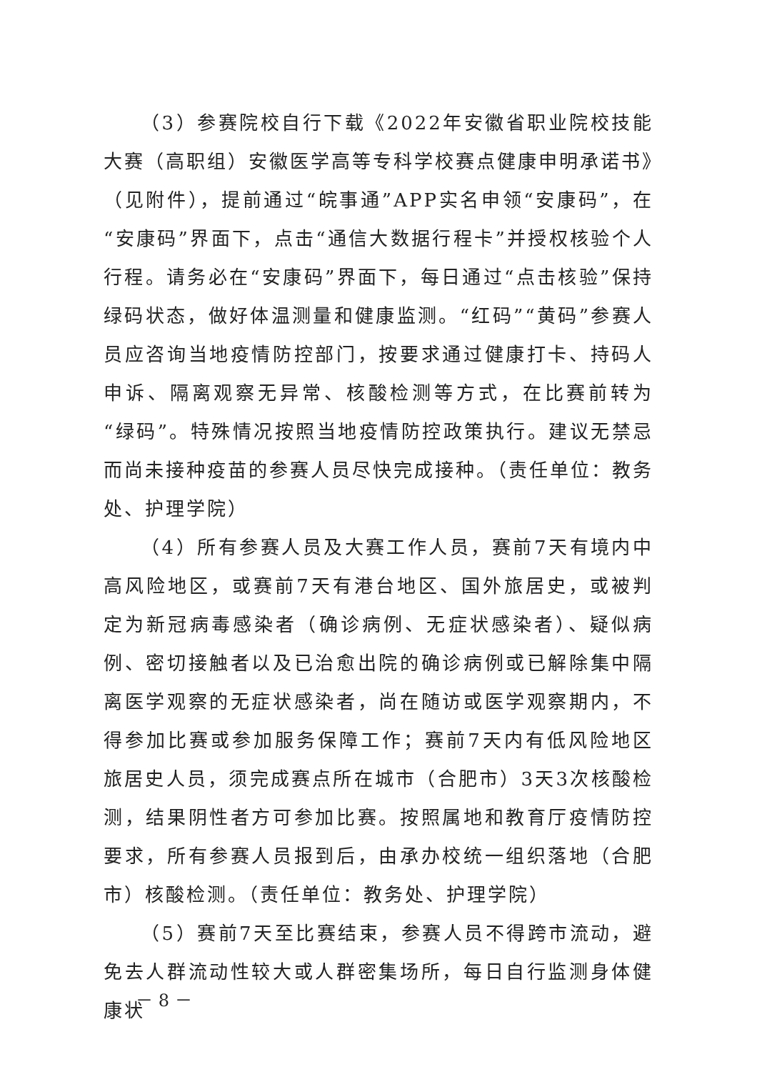（3）参赛院校自行下载《2022年安徽省职业院校技能大赛（高职组）安徽医学高等专科学校赛点健康申明承诺书》（见附件），提前通过“皖事通”APP实名申领“安康码”，在“安康码”界面下，点击“通信大数据行程卡”并授权核验个人行程。请务必在“安康码”界面下，每日通过“点击核验”保持绿码状态，做好体温测量和健康监测。“红码”“黄码”参赛人员应咨询当地疫情防控部门，按要求通过健康打卡、持码人申诉、隔离观察无异常、核酸检测等方式，在比赛前转为“绿码”。特殊情况按照当地疫情防控政策执行。建议无禁忌而尚未接种疫苗的参赛人员尽快完成接种。（责任单位：教务处、护理学院）
（4）所有参赛人员及大赛工作人员，赛前7天有境内中高风险地区，或赛前7天有港台地区、国外旅居史，或被判定为新冠病毒感染者（确诊病例、无症状感染者）、疑似病例、密切接触者以及已治愈出院的确诊病例或已解除集中隔离医学观察的无症状感染者，尚在随访或医学观察期内，不得参加比赛或参加服务保障工作；赛前7天内有低风险地区旅居史人员，须完成赛点所在城市（合肥市）3天3次核酸检测，结果阴性者方可参加比赛。按照属地和教育厅疫情防控要求，所有参赛人员报到后，由承办校统一组织落地（合肥市）核酸检测。（责任单位：教务处、护理学院）
（5）赛前7天至比赛结束，参赛人员不得跨市流动，避免去人群流动性较大或人群密集场所，每日自行监测身体健康状
－ 8 －